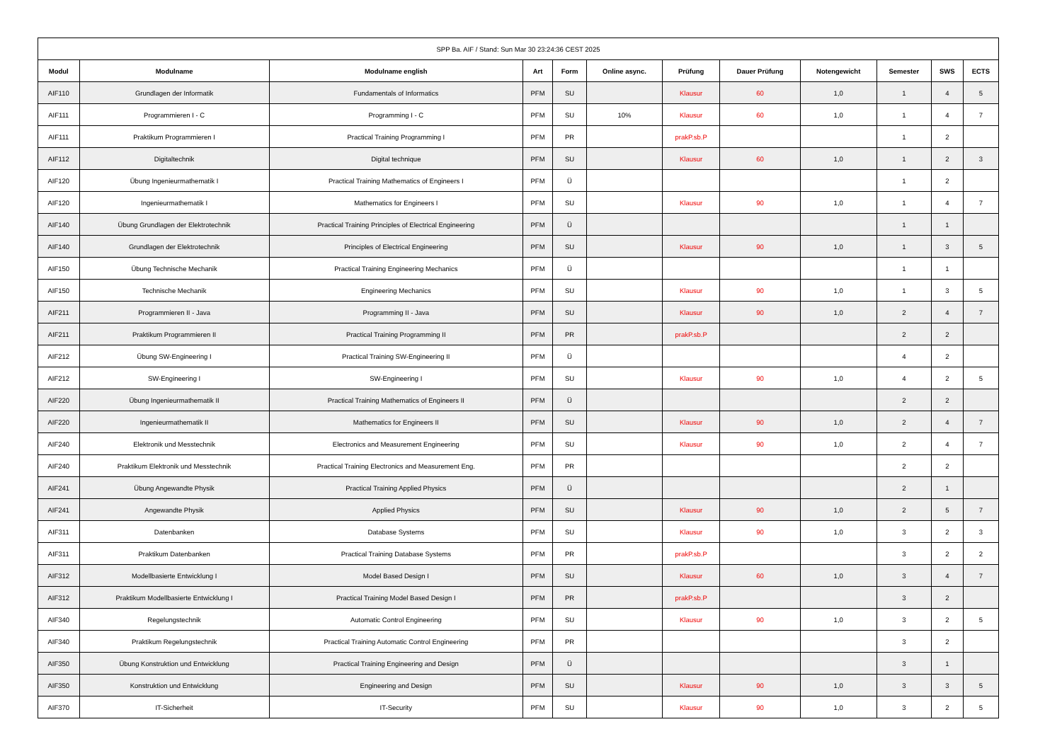| SPP Ba. AIF / Stand: Sun Mar 30 23:24:36 CEST 2025 | | | | | | | | | | | |
| Modul | Modulname | Modulname english | Art | Form | Online async. | Prüfung | Dauer Prüfung | Notengewicht | Semester | SWS | ECTS |
| AIF110 | Grundlagen der Informatik | Fundamentals of Informatics | PFM | SU | | Klausur | 60 | 1,0 | 1 | 4 | 5 |
| AIF111 | Programmieren I - C | Programming I - C | PFM | SU | 10% | Klausur | 60 | 1,0 | 1 | 4 | 7 |
| AIF111 | Praktikum Programmieren I | Practical Training Programming I | PFM | PR | | prakP.sb.P | | | 1 | 2 | |
| AIF112 | Digitaltechnik | Digital technique | PFM | SU | | Klausur | 60 | 1,0 | 1 | 2 | 3 |
| AIF120 | Übung Ingenieurmathematik I | Practical Training Mathematics of Engineers I | PFM | Ü | | | | | 1 | 2 | |
| AIF120 | Ingenieurmathematik I | Mathematics for Engineers I | PFM | SU | | Klausur | 90 | 1,0 | 1 | 4 | 7 |
| AIF140 | Übung Grundlagen der Elektrotechnik | Practical Training Principles of Electrical Engineering | PFM | Ü | | | | | 1 | 1 | |
| AIF140 | Grundlagen der Elektrotechnik | Principles of Electrical Engineering | PFM | SU | | Klausur | 90 | 1,0 | 1 | 3 | 5 |
| AIF150 | Übung Technische Mechanik | Practical Training Engineering Mechanics | PFM | Ü | | | | | 1 | 1 | |
| AIF150 | Technische Mechanik | Engineering Mechanics | PFM | SU | | Klausur | 90 | 1,0 | 1 | 3 | 5 |
| AIF211 | Programmieren II - Java | Programming II - Java | PFM | SU | | Klausur | 90 | 1,0 | 2 | 4 | 7 |
| AIF211 | Praktikum Programmieren II | Practical Training Programming II | PFM | PR | | prakP.sb.P | | | 2 | 2 | |
| AIF212 | Übung SW-Engineering I | Practical Training SW-Engineering II | PFM | Ü | | | | | 4 | 2 | |
| AIF212 | SW-Engineering I | SW-Engineering I | PFM | SU | | Klausur | 90 | 1,0 | 4 | 2 | 5 |
| AIF220 | Übung Ingenieurmathematik II | Practical Training Mathematics of Engineers II | PFM | Ü | | | | | 2 | 2 | |
| AIF220 | Ingenieurmathematik II | Mathematics for Engineers II | PFM | SU | | Klausur | 90 | 1,0 | 2 | 4 | 7 |
| AIF240 | Elektronik und Messtechnik | Electronics and Measurement Engineering | PFM | SU | | Klausur | 90 | 1,0 | 2 | 4 | 7 |
| AIF240 | Praktikum Elektronik und Messtechnik | Practical Training Electronics and Measurement Eng. | PFM | PR | | | | | 2 | 2 | |
| AIF241 | Übung Angewandte Physik | Practical Training Applied Physics | PFM | Ü | | | | | 2 | 1 | |
| AIF241 | Angewandte Physik | Applied Physics | PFM | SU | | Klausur | 90 | 1,0 | 2 | 5 | 7 |
| AIF311 | Datenbanken | Database Systems | PFM | SU | | Klausur | 90 | 1,0 | 3 | 2 | 3 |
| AIF311 | Praktikum Datenbanken | Practical Training Database Systems | PFM | PR | | prakP.sb.P | | | 3 | 2 | 2 |
| AIF312 | Modellbasierte Entwicklung I | Model Based Design I | PFM | SU | | Klausur | 60 | 1,0 | 3 | 4 | 7 |
| AIF312 | Praktikum Modellbasierte Entwicklung I | Practical Training Model Based Design I | PFM | PR | | prakP.sb.P | | | 3 | 2 | |
| AIF340 | Regelungstechnik | Automatic Control Engineering | PFM | SU | | Klausur | 90 | 1,0 | 3 | 2 | 5 |
| AIF340 | Praktikum Regelungstechnik | Practical Training Automatic Control Engineering | PFM | PR | | | | | 3 | 2 | |
| AIF350 | Übung Konstruktion und Entwicklung | Practical Training Engineering and Design | PFM | Ü | | | | | 3 | 1 | |
| AIF350 | Konstruktion und Entwicklung | Engineering and Design | PFM | SU | | Klausur | 90 | 1,0 | 3 | 3 | 5 |
| AIF370 | IT-Sicherheit | IT-Security | PFM | SU | | Klausur | 90 | 1,0 | 3 | 2 | 5 |